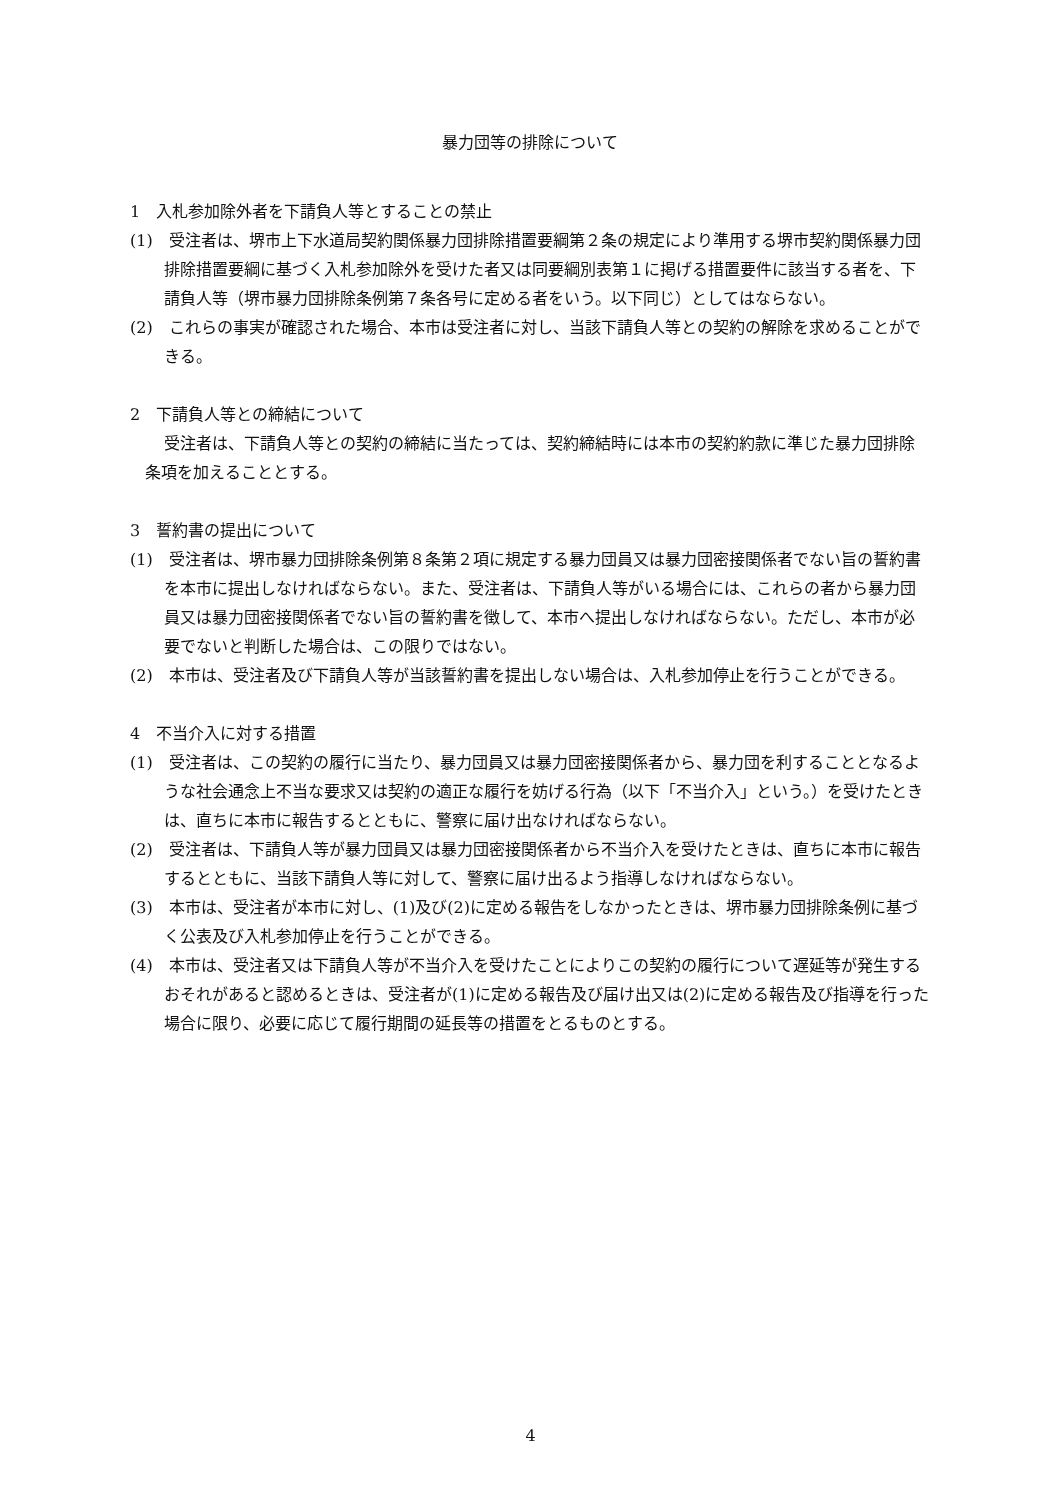暴力団等の排除について
1　入札参加除外者を下請負人等とすることの禁止
(1)　受注者は、堺市上下水道局契約関係暴力団排除措置要綱第２条の規定により準用する堺市契約関係暴力団排除措置要綱に基づく入札参加除外を受けた者又は同要綱別表第１に掲げる措置要件に該当する者を、下請負人等（堺市暴力団排除条例第７条各号に定める者をいう。以下同じ）としてはならない。
(2)　これらの事実が確認された場合、本市は受注者に対し、当該下請負人等との契約の解除を求めることができる。
2　下請負人等との締結について
受注者は、下請負人等との契約の締結に当たっては、契約締結時には本市の契約約款に準じた暴力団排除条項を加えることとする。
3　誓約書の提出について
(1)　受注者は、堺市暴力団排除条例第８条第２項に規定する暴力団員又は暴力団密接関係者でない旨の誓約書を本市に提出しなければならない。また、受注者は、下請負人等がいる場合には、これらの者から暴力団員又は暴力団密接関係者でない旨の誓約書を徴して、本市へ提出しなければならない。ただし、本市が必要でないと判断した場合は、この限りではない。
(2)　本市は、受注者及び下請負人等が当該誓約書を提出しない場合は、入札参加停止を行うことができる。
4　不当介入に対する措置
(1)　受注者は、この契約の履行に当たり、暴力団員又は暴力団密接関係者から、暴力団を利することとなるような社会通念上不当な要求又は契約の適正な履行を妨げる行為（以下「不当介入」という。）を受けたときは、直ちに本市に報告するとともに、警察に届け出なければならない。
(2)　受注者は、下請負人等が暴力団員又は暴力団密接関係者から不当介入を受けたときは、直ちに本市に報告するとともに、当該下請負人等に対して、警察に届け出るよう指導しなければならない。
(3)　本市は、受注者が本市に対し、(1)及び(2)に定める報告をしなかったときは、堺市暴力団排除条例に基づく公表及び入札参加停止を行うことができる。
(4)　本市は、受注者又は下請負人等が不当介入を受けたことによりこの契約の履行について遅延等が発生するおそれがあると認めるときは、受注者が(1)に定める報告及び届け出又は(2)に定める報告及び指導を行った場合に限り、必要に応じて履行期間の延長等の措置をとるものとする。
4